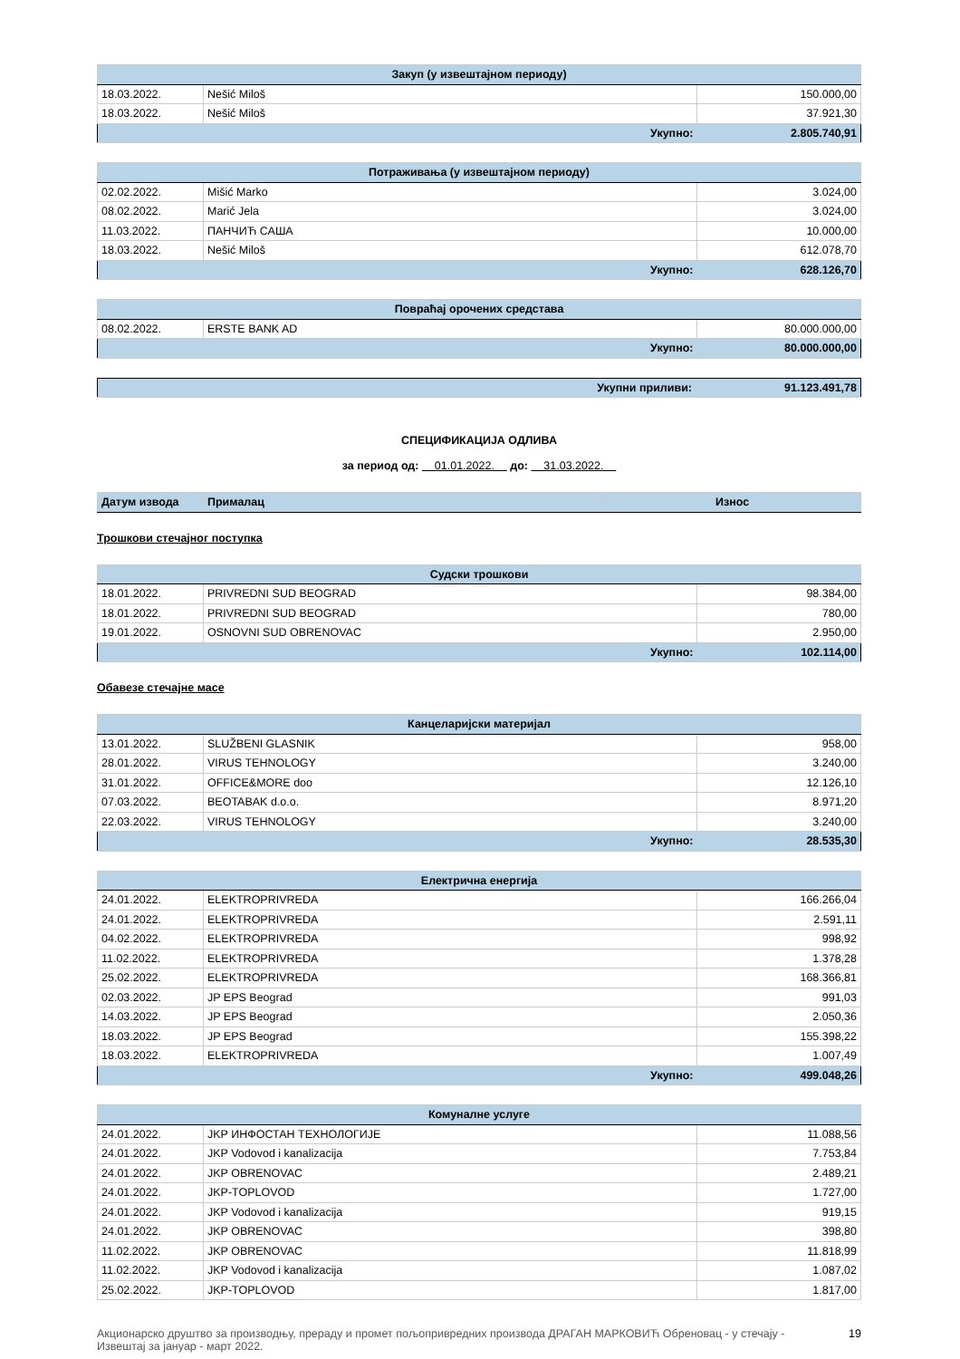| Закуп (у извештајном периоду) | | |
| 18.03.2022. | Nešić Miloš | 150.000,00 |
| 18.03.2022. | Nešić Miloš | 37.921,30 |
| | Укупно: | 2.805.740,91 |
| Потраживања (у извештајном периоду) | | |
| 02.02.2022. | Mišić Marko | 3.024,00 |
| 08.02.2022. | Marić Jela | 3.024,00 |
| 11.03.2022. | ПАНЧИЋ САША | 10.000,00 |
| 18.03.2022. | Nešić Miloš | 612.078,70 |
| | Укупно: | 628.126,70 |
| Повраћај орочених средстава | | |
| 08.02.2022. | ERSTE BANK AD | 80.000.000,00 |
| | Укупно: | 80.000.000,00 |
| | Укупни приливи: | 91.123.491,78 |
СПЕЦИФИКАЦИЈА ОДЛИВА
за период од: 01.01.2022. до: 31.03.2022.
| Датум извода | Прималац | Износ |
Трошкови стечајног поступка
| Судски трошкови | | |
| 18.01.2022. | PRIVREDNI SUD BEOGRAD | 98.384,00 |
| 18.01.2022. | PRIVREDNI SUD BEOGRAD | 780,00 |
| 19.01.2022. | OSNOVNI SUD OBRENOVAC | 2.950,00 |
| | Укупно: | 102.114,00 |
Обавезе стечајне масе
| Канцеларијски материјал | | |
| 13.01.2022. | SLUŽBENI GLASNIK | 958,00 |
| 28.01.2022. | VIRUS TEHNOLOGY | 3.240,00 |
| 31.01.2022. | OFFICE&MORE doo | 12.126,10 |
| 07.03.2022. | BEOTABAK d.o.o. | 8.971,20 |
| 22.03.2022. | VIRUS TEHNOLOGY | 3.240,00 |
| | Укупно: | 28.535,30 |
| Електрична енергија | | |
| 24.01.2022. | ELEKTROPRIVREDA | 166.266,04 |
| 24.01.2022. | ELEKTROPRIVREDA | 2.591,11 |
| 04.02.2022. | ELEKTROPRIVREDA | 998,92 |
| 11.02.2022. | ELEKTROPRIVREDA | 1.378,28 |
| 25.02.2022. | ELEKTROPRIVREDA | 168.366,81 |
| 02.03.2022. | JP EPS Beograd | 991,03 |
| 14.03.2022. | JP EPS Beograd | 2.050,36 |
| 18.03.2022. | JP EPS Beograd | 155.398,22 |
| 18.03.2022. | ELEKTROPRIVREDA | 1.007,49 |
| | Укупно: | 499.048,26 |
| Комуналне услуге | | |
| 24.01.2022. | JKP ИНФОСТАН ТЕХНОЛОГИЈЕ | 11.088,56 |
| 24.01.2022. | JKP Vodovod i kanalizacija | 7.753,84 |
| 24.01.2022. | JKP OBRENOVAC | 2.489,21 |
| 24.01.2022. | JKP-TOPLOVOD | 1.727,00 |
| 24.01.2022. | JKP Vodovod i kanalizacija | 919,15 |
| 24.01.2022. | JKP OBRENOVAC | 398,80 |
| 11.02.2022. | JKP OBRENOVAC | 11.818,99 |
| 11.02.2022. | JKP Vodovod i kanalizacija | 1.087,02 |
| 25.02.2022. | JKP-TOPLOVOD | 1.817,00 |
Акционарско друштво за производњу, прераду и промет пољопривредних производа ДРАГАН МАРКОВИЋ Обреновац - у стечају -
Извештај за јануар - март 2022.
19